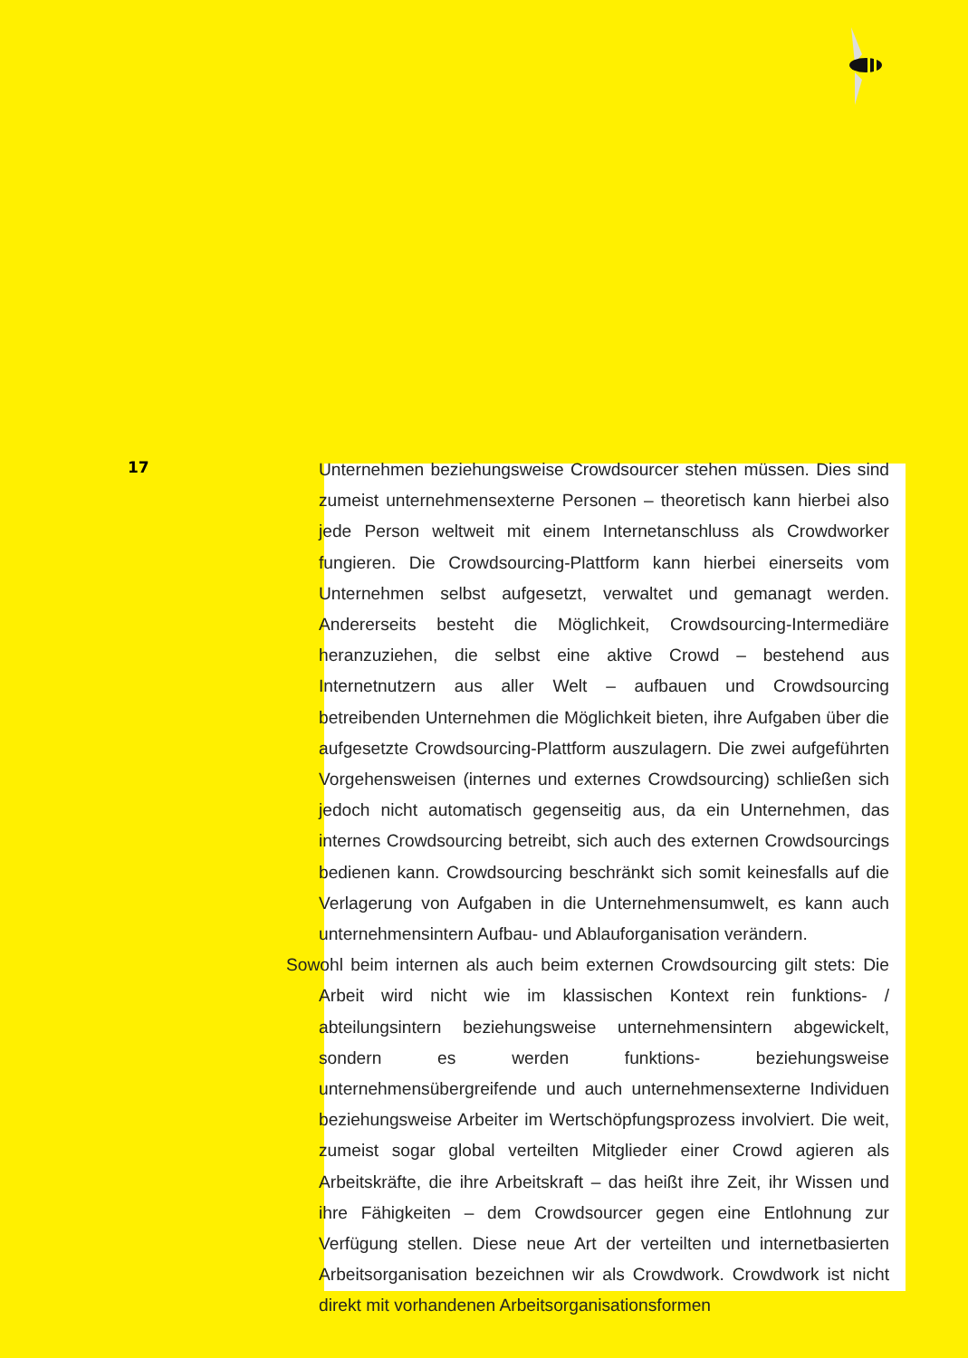17
Unternehmen beziehungsweise Crowdsourcer stehen müssen. Dies sind zumeist unternehmensexterne Personen – theoretisch kann hierbei also jede Person weltweit mit einem Internetanschluss als Crowdworker fungieren. Die Crowdsourcing-Plattform kann hierbei einerseits vom Unternehmen selbst aufgesetzt, verwaltet und gemanagt werden. Andererseits besteht die Möglichkeit, Crowdsourcing-Intermediäre heranzuziehen, die selbst eine aktive Crowd – bestehend aus Internetnutzern aus aller Welt – aufbauen und Crowdsourcing betreibenden Unternehmen die Möglichkeit bieten, ihre Aufgaben über die aufgesetzte Crowdsourcing-Plattform auszulagern. Die zwei aufgeführten Vorgehensweisen (internes und externes Crowdsourcing) schließen sich jedoch nicht automatisch gegenseitig aus, da ein Unternehmen, das internes Crowdsourcing betreibt, sich auch des externen Crowdsourcings bedienen kann. Crowdsourcing beschränkt sich somit keinesfalls auf die Verlagerung von Aufgaben in die Unternehmensumwelt, es kann auch unternehmensintern Aufbau- und Ablauforganisation verändern.
Sowohl beim internen als auch beim externen Crowdsourcing gilt stets: Die Arbeit wird nicht wie im klassischen Kontext rein funktions- / abteilungsintern beziehungsweise unternehmensintern abgewickelt, sondern es werden funktions- beziehungsweise unternehmensübergreifende und auch unternehmensexterne Individuen beziehungsweise Arbeiter im Wertschöpfungsprozess involviert. Die weit, zumeist sogar global verteilten Mitglieder einer Crowd agieren als Arbeitskräfte, die ihre Arbeitskraft – das heißt ihre Zeit, ihr Wissen und ihre Fähigkeiten – dem Crowdsourcer gegen eine Entlohnung zur Verfügung stellen. Diese neue Art der verteilten und internetbasierten Arbeitsorganisation bezeichnen wir als Crowdwork. Crowdwork ist nicht direkt mit vorhandenen Arbeitsorganisationsformen